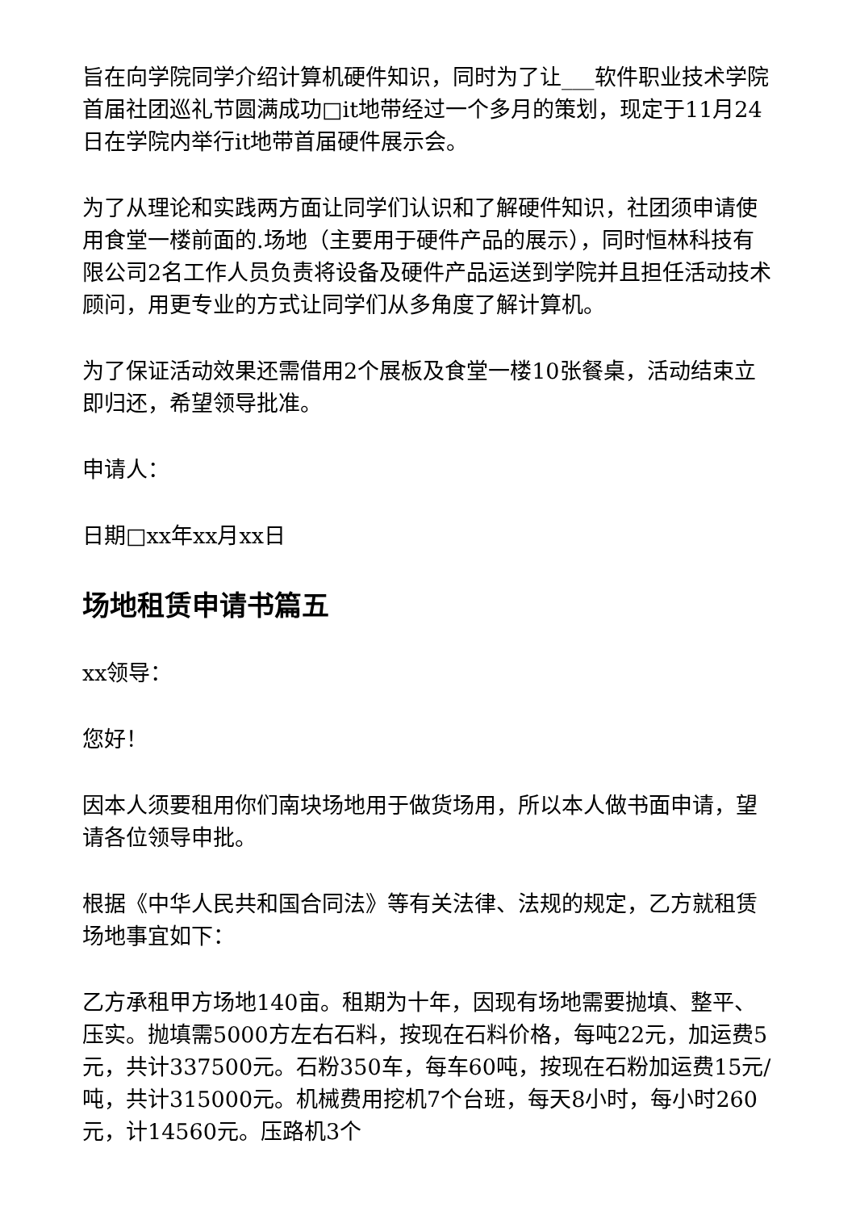旨在向学院同学介绍计算机硬件知识，同时为了让___软件职业技术学院首届社团巡礼节圆满成功□it地带经过一个多月的策划，现定于11月24日在学院内举行it地带首届硬件展示会。
为了从理论和实践两方面让同学们认识和了解硬件知识，社团须申请使用食堂一楼前面的.场地（主要用于硬件产品的展示），同时恒林科技有限公司2名工作人员负责将设备及硬件产品运送到学院并且担任活动技术顾问，用更专业的方式让同学们从多角度了解计算机。
为了保证活动效果还需借用2个展板及食堂一楼10张餐桌，活动结束立即归还，希望领导批准。
申请人：
日期□xx年xx月xx日
场地租赁申请书篇五
xx领导：
您好！
因本人须要租用你们南块场地用于做货场用，所以本人做书面申请，望请各位领导申批。
根据《中华人民共和国合同法》等有关法律、法规的规定，乙方就租赁场地事宜如下：
乙方承租甲方场地140亩。租期为十年，因现有场地需要抛填、整平、压实。抛填需5000方左右石料，按现在石料价格，每吨22元，加运费5元，共计337500元。石粉350车，每车60吨，按现在石粉加运费15元/吨，共计315000元。机械费用挖机7个台班，每天8小时，每小时260元，计14560元。压路机3个